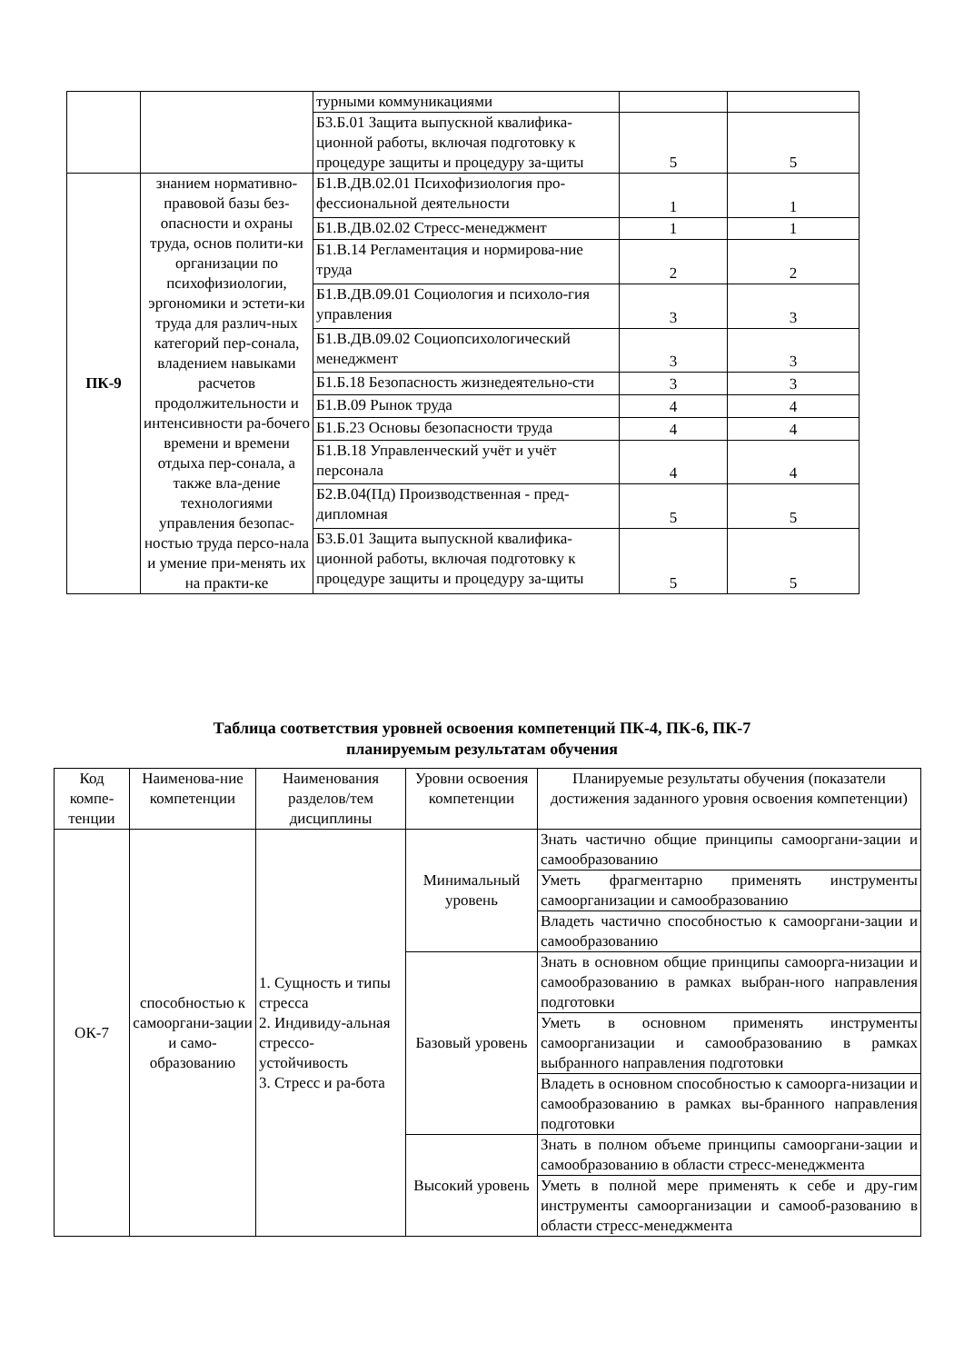| | | турными коммуникациями | | |
| | | Б3.Б.01 Защита выпускной квалифика-ционной работы, включая подготовку к процедуре защиты и процедуру за-щиты | 5 | 5 |
| ПК-9 | знанием нормативно-правовой базы без-опасности и охраны труда, основ полити-ки организации по психофизиологии, эргономики и эстети-ки труда для различ-ных категорий пер-сонала, владением навыками расчетов продолжительности и интенсивности ра-бочего времени и времени отдыха пер-сонала, а также вла-дение технологиями управления безопас-ностью труда персо-нала и умение при-менять их на практи-ке | Б1.В.ДВ.02.01 Психофизиология про-фессиональной деятельности | 1 | 1 |
| | | Б1.В.ДВ.02.02 Стресс-менеджмент | 1 | 1 |
| | | Б1.В.14 Регламентация и нормирова-ние труда | 2 | 2 |
| | | Б1.В.ДВ.09.01 Социология и психоло-гия управления | 3 | 3 |
| | | Б1.В.ДВ.09.02 Социопсихологический менеджмент | 3 | 3 |
| | | Б1.Б.18 Безопасность жизнедеятельно-сти | 3 | 3 |
| | | Б1.В.09 Рынок труда | 4 | 4 |
| | | Б1.Б.23 Основы безопасности труда | 4 | 4 |
| | | Б1.В.18 Управленческий учёт и учёт персонала | 4 | 4 |
| | | Б2.В.04(Пд) Производственная - пред-дипломная | 5 | 5 |
| | | Б3.Б.01 Защита выпускной квалифика-ционной работы, включая подготовку к процедуре защиты и процедуру за-щиты | 5 | 5 |
Таблица соответствия уровней освоения компетенций ПК-4, ПК-6, ПК-7
планируемым результатам обучения
| Код компе-тенции | Наименова-ние компетенции | Наименования разделов/тем дисциплины | Уровни освоения компетенции | Планируемые результаты обучения (показатели достижения заданного уровня освоения компетенции) |
| --- | --- | --- | --- | --- |
| ОК-7 | способностью к самооргани-зации и само-образованию | 1. Сущность и типы стресса 2. Индивиду-альная стрессо-устойчивость 3. Стресс и ра-бота | Минимальный уровень | Знать частично общие принципы самооргани-зации и самообразованию |
| | | | | Уметь фрагментарно применять инструменты самоорганизации и самообразованию |
| | | | | Владеть частично способностью к самооргани-зации и самообразованию |
| | | | Базовый уровень | Знать в основном общие принципы самоорга-низации и самообразованию в рамках выбран-ного направления подготовки |
| | | | | Уметь в основном применять инструменты самоорганизации и самообразованию в рамках выбранного направления подготовки |
| | | | | Владеть в основном способностью к самоорга-низации и самообразованию в рамках вы-бранного направления подготовки |
| | | | Высокий уровень | Знать в полном объеме принципы самооргани-зации и самообразованию в области стресс-менеджмента |
| | | | | Уметь в полной мере применять к себе и дру-гим инструменты самоорганизации и самооб-разованию в области стресс-менеджмента |